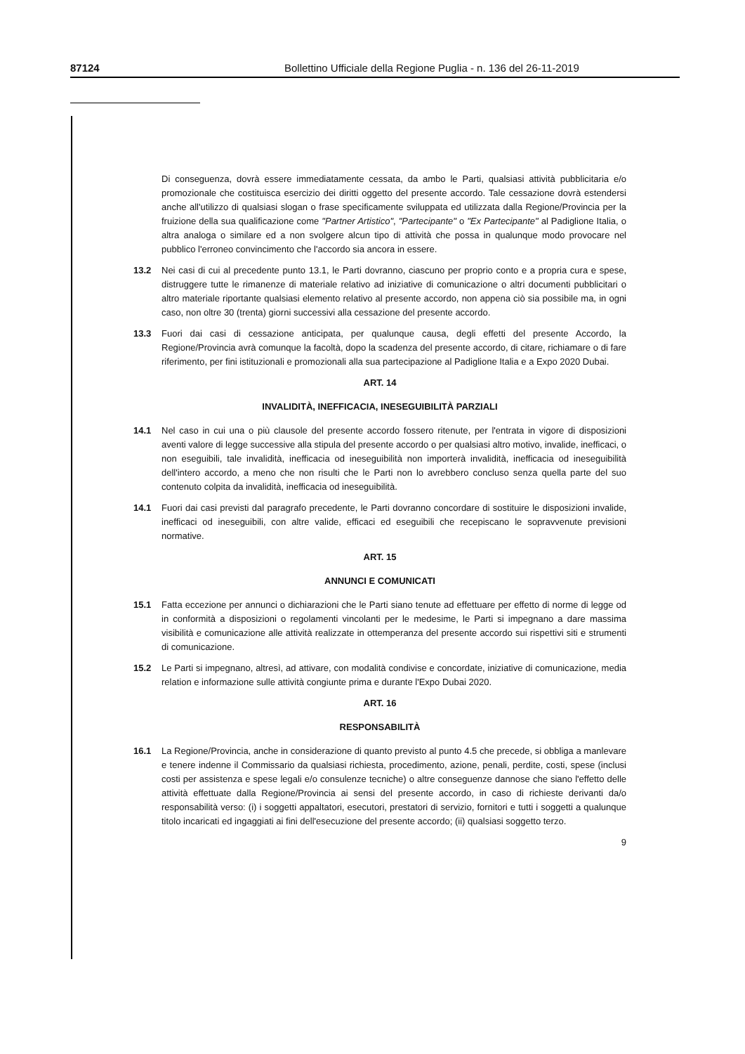87124 Bollettino Ufficiale della Regione Puglia - n. 136 del 26-11-2019
Di conseguenza, dovrà essere immediatamente cessata, da ambo le Parti, qualsiasi attività pubblicitaria e/o promozionale che costituisca esercizio dei diritti oggetto del presente accordo. Tale cessazione dovrà estendersi anche all'utilizzo di qualsiasi slogan o frase specificamente sviluppata ed utilizzata dalla Regione/Provincia per la fruizione della sua qualificazione come "Partner Artistico", "Partecipante" o "Ex Partecipante" al Padiglione Italia, o altra analoga o similare ed a non svolgere alcun tipo di attività che possa in qualunque modo provocare nel pubblico l'erroneo convincimento che l'accordo sia ancora in essere.
13.2 Nei casi di cui al precedente punto 13.1, le Parti dovranno, ciascuno per proprio conto e a propria cura e spese, distruggere tutte le rimanenze di materiale relativo ad iniziative di comunicazione o altri documenti pubblicitari o altro materiale riportante qualsiasi elemento relativo al presente accordo, non appena ciò sia possibile ma, in ogni caso, non oltre 30 (trenta) giorni successivi alla cessazione del presente accordo.
13.3 Fuori dai casi di cessazione anticipata, per qualunque causa, degli effetti del presente Accordo, la Regione/Provincia avrà comunque la facoltà, dopo la scadenza del presente accordo, di citare, richiamare o di fare riferimento, per fini istituzionali e promozionali alla sua partecipazione al Padiglione Italia e a Expo 2020 Dubai.
ART. 14
INVALIDITÀ, INEFFICACIA, INESEGUIBILITÀ PARZIALI
14.1 Nel caso in cui una o più clausole del presente accordo fossero ritenute, per l'entrata in vigore di disposizioni aventi valore di legge successive alla stipula del presente accordo o per qualsiasi altro motivo, invalide, inefficaci, o non eseguibili, tale invalidità, inefficacia od ineseguibilità non importerà invalidità, inefficacia od ineseguibilità dell'intero accordo, a meno che non risulti che le Parti non lo avrebbero concluso senza quella parte del suo contenuto colpita da invalidità, inefficacia od ineseguibilità.
14.1 Fuori dai casi previsti dal paragrafo precedente, le Parti dovranno concordare di sostituire le disposizioni invalide, inefficaci od ineseguibili, con altre valide, efficaci ed eseguibili che recepiscano le sopravvenute previsioni normative.
ART. 15
ANNUNCI E COMUNICATI
15.1 Fatta eccezione per annunci o dichiarazioni che le Parti siano tenute ad effettuare per effetto di norme di legge od in conformità a disposizioni o regolamenti vincolanti per le medesime, le Parti si impegnano a dare massima visibilità e comunicazione alle attività realizzate in ottemperanza del presente accordo sui rispettivi siti e strumenti di comunicazione.
15.2 Le Parti si impegnano, altresì, ad attivare, con modalità condivise e concordate, iniziative di comunicazione, media relation e informazione sulle attività congiunte prima e durante l'Expo Dubai 2020.
ART. 16
RESPONSABILITÀ
16.1 La Regione/Provincia, anche in considerazione di quanto previsto al punto 4.5 che precede, si obbliga a manlevare e tenere indenne il Commissario da qualsiasi richiesta, procedimento, azione, penali, perdite, costi, spese (inclusi costi per assistenza e spese legali e/o consulenze tecniche) o altre conseguenze dannose che siano l'effetto delle attività effettuate dalla Regione/Provincia ai sensi del presente accordo, in caso di richieste derivanti da/o responsabilità verso: (i) i soggetti appaltatori, esecutori, prestatori di servizio, fornitori e tutti i soggetti a qualunque titolo incaricati ed ingaggiati ai fini dell'esecuzione del presente accordo; (ii) qualsiasi soggetto terzo.
9